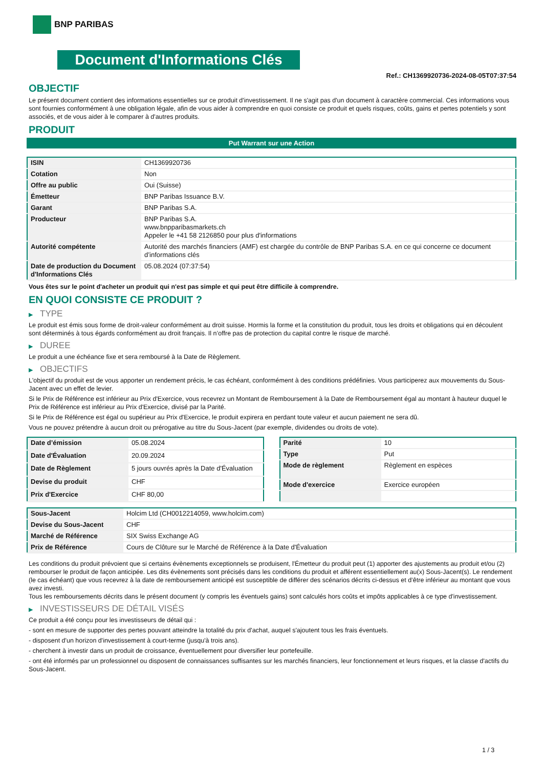BNP PARIBAS
Document d'Informations Clés
Ref.: CH1369920736-2024-08-05T07:37:54
OBJECTIF
Le présent document contient des informations essentielles sur ce produit d'investissement. Il ne s'agit pas d'un document à caractère commercial. Ces informations vous sont fournies conformément à une obligation légale, afin de vous aider à comprendre en quoi consiste ce produit et quels risques, coûts, gains et pertes potentiels y sont associés, et de vous aider à le comparer à d'autres produits.
PRODUIT
Put Warrant sur une Action
| ISIN | CH1369920736 |
| Cotation | Non |
| Offre au public | Oui (Suisse) |
| Émetteur | BNP Paribas Issuance B.V. |
| Garant | BNP Paribas S.A. |
| Producteur | BNP Paribas S.A. www.bnpparibasmarkets.ch Appeler le +41 58 2126850 pour plus d'informations |
| Autorité compétente | Autorité des marchés financiers (AMF) est chargée du contrôle de BNP Paribas S.A. en ce qui concerne ce document d’informations clés |
| Date de production du Document d'Informations Clés | 05.08.2024 (07:37:54) |
Vous êtes sur le point d'acheter un produit qui n'est pas simple et qui peut être difficile à comprendre.
EN QUOI CONSISTE CE PRODUIT ?
▶ TYPE
Le produit est émis sous forme de droit-valeur conformément au droit suisse. Hormis la forme et la constitution du produit, tous les droits et obligations qui en découlent sont déterminés à tous égards conformément au droit français. Il n’offre pas de protection du capital contre le risque de marché.
▶ DUREE
Le produit a une échéance fixe et sera remboursé à la Date de Règlement.
▶ OBJECTIFS
L'objectif du produit est de vous apporter un rendement précis, le cas échéant, conformément à des conditions prédéfinies. Vous participerez aux mouvements du Sous-Jacent avec un effet de levier.
Si le Prix de Référence est inférieur au Prix d'Exercice, vous recevrez un Montant de Remboursement à la Date de Remboursement égal au montant à hauteur duquel le Prix de Référence est inférieur au Prix d'Exercice, divisé par la Parité.
Si le Prix de Référence est égal ou supérieur au Prix d'Exercice, le produit expirera en perdant toute valeur et aucun paiement ne sera dû.
Vous ne pouvez prétendre à aucun droit ou prérogative au titre du Sous-Jacent (par exemple, dividendes ou droits de vote).
| Date d’émission | 05.08.2024 |
| Date d'Évaluation | 20.09.2024 |
| Date de Règlement | 5 jours ouvrés après la Date d'Évaluation |
| Devise du produit | CHF |
| Prix d'Exercice | CHF 80,00 |
| Parité | 10 |
| Type | Put |
| Mode de règlement | Règlement en espèces |
| Mode d'exercice | Exercice européen |
| Sous-Jacent | Holcim Ltd (CH0012214059, www.holcim.com) |
| Devise du Sous-Jacent | CHF |
| Marché de Référence | SIX Swiss Exchange AG |
| Prix de Référence | Cours de Clôture sur le Marché de Référence à la Date d'Évaluation |
Les conditions du produit prévoient que si certains évènements exceptionnels se produisent, l'Émetteur du produit peut (1) apporter des ajustements au produit et/ou (2) rembourser le produit de façon anticipée. Les dits évènements sont précisés dans les conditions du produit et afférent essentiellement au(x) Sous-Jacent(s). Le rendement (le cas échéant) que vous recevrez à la date de remboursement anticipé est susceptible de différer des scénarios décrits ci-dessus et d’être inférieur au montant que vous avez investi.
Tous les remboursements décrits dans le présent document (y compris les éventuels gains) sont calculés hors coûts et impôts applicables à ce type d'investissement.
▶ INVESTISSEURS DE DÉTAIL VISÉS
Ce produit a été conçu pour les investisseurs de détail qui :
- sont en mesure de supporter des pertes pouvant atteindre la totalité du prix d'achat, auquel s'ajoutent tous les frais éventuels.
- disposent d'un horizon d'investissement à court-terme (jusqu'à trois ans).
- cherchent à investir dans un produit de croissance, éventuellement pour diversifier leur portefeuille.
- ont été informés par un professionnel ou disposent de connaissances suffisantes sur les marchés financiers, leur fonctionnement et leurs risques, et la classe d'actifs du Sous-Jacent.
1 / 3